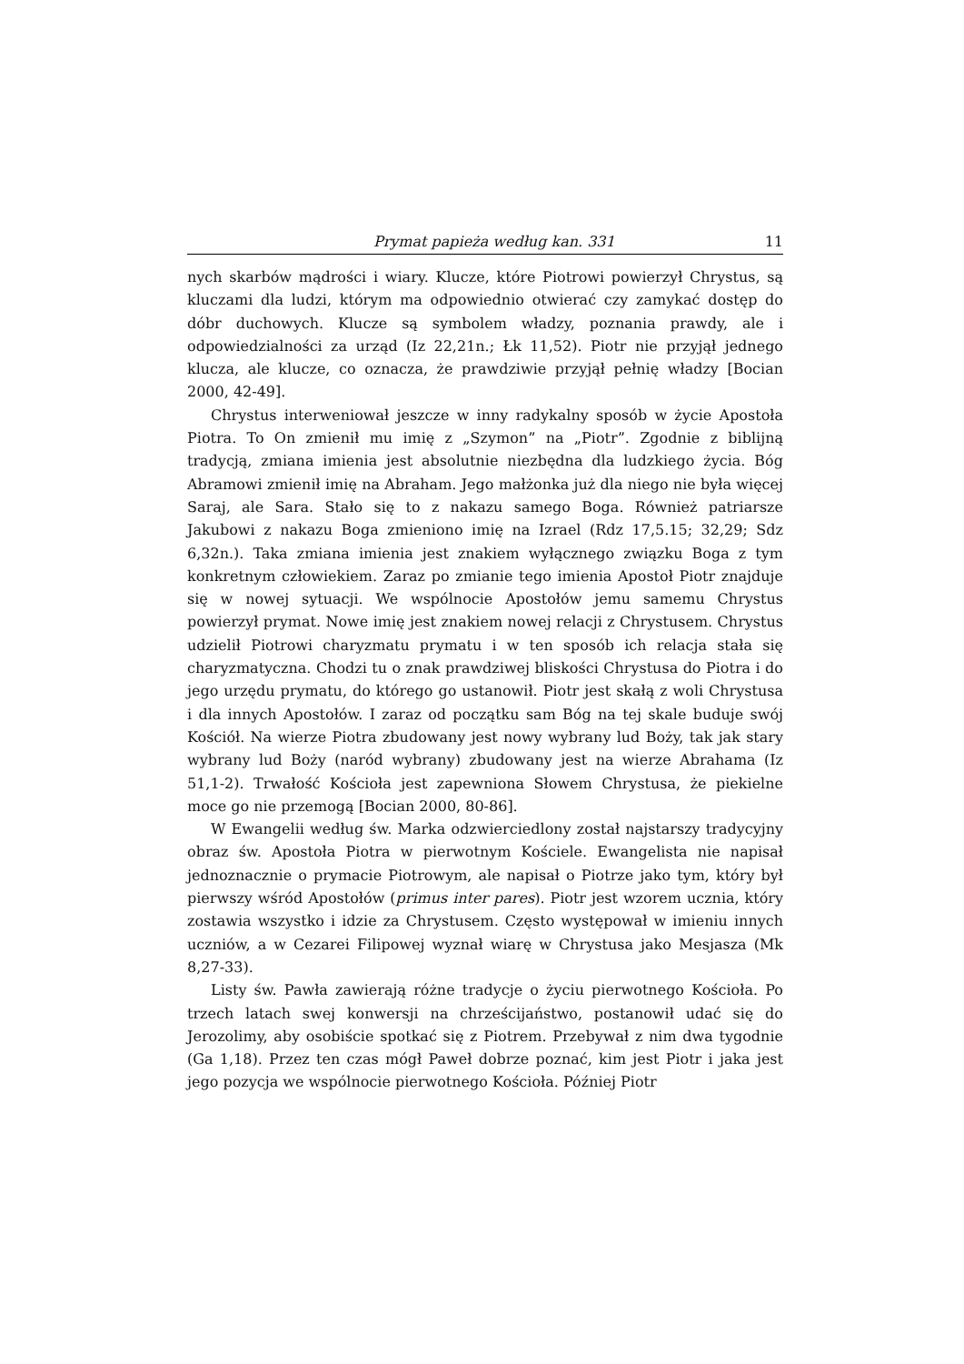Prymat papieża według kan. 331 11
nych skarbów mądrości i wiary. Klucze, które Piotrowi powierzył Chrystus, są kluczami dla ludzi, którym ma odpowiednio otwierać czy zamykać dostęp do dóbr duchowych. Klucze są symbolem władzy, poznania prawdy, ale i odpowiedzialności za urząd (Iz 22,21n.; Łk 11,52). Piotr nie przyjął jednego klucza, ale klucze, co oznacza, że prawdziwie przyjął pełnię władzy [Bocian 2000, 42-49].
Chrystus interweniował jeszcze w inny radykalny sposób w życie Apostoła Piotra. To On zmienił mu imię z „Szymon” na „Piotr”. Zgodnie z biblijną tradycją, zmiana imienia jest absolutnie niezbędna dla ludzkiego życia. Bóg Abramowi zmienił imię na Abraham. Jego małżonka już dla niego nie była więcej Saraj, ale Sara. Stało się to z nakazu samego Boga. Również patriarsze Jakubowi z nakazu Boga zmieniono imię na Izrael (Rdz 17,5.15; 32,29; Sdz 6,32n.). Taka zmiana imienia jest znakiem wyłącznego związku Boga z tym konkretnym człowiekiem. Zaraz po zmianie tego imienia Apostoł Piotr znajduje się w nowej sytuacji. We wspólnocie Apostołów jemu samemu Chrystus powierzył prymat. Nowe imię jest znakiem nowej relacji z Chrystusem. Chrystus udzielił Piotrowi charyzmatu prymatu i w ten sposób ich relacja stała się charyzmatyczna. Chodzi tu o znak prawdziwej bliskości Chrystusa do Piotra i do jego urzędu prymatu, do którego go ustanowił. Piotr jest skałą z woli Chrystusa i dla innych Apostołów. I zaraz od początku sam Bóg na tej skale buduje swój Kościół. Na wierze Piotra zbudowany jest nowy wybrany lud Boży, tak jak stary wybrany lud Boży (naród wybrany) zbudowany jest na wierze Abrahama (Iz 51,1-2). Trwałość Kościoła jest zapewniona Słowem Chrystusa, że piekielne moce go nie przemogą [Bocian 2000, 80-86].
W Ewangelii według św. Marka odzwierciedlony został najstarszy tradycyjny obraz św. Apostoła Piotra w pierwotnym Kościele. Ewangelista nie napisał jednoznacznie o prymacie Piotrowym, ale napisał o Piotrze jako tym, który był pierwszy wśród Apostołów (primus inter pares). Piotr jest wzorem ucznia, który zostawia wszystko i idzie za Chrystusem. Często występował w imieniu innych uczniów, a w Cezarei Filipowej wyznał wiarę w Chrystusa jako Mesjasza (Mk 8,27-33).
Listy św. Pawła zawierają różne tradycje o życiu pierwotnego Kościoła. Po trzech latach swej konwersji na chrześcijaństwo, postanowił udać się do Jerozolimy, aby osobiście spotkać się z Piotrem. Przebywał z nim dwa tygodnie (Ga 1,18). Przez ten czas mógł Paweł dobrze poznać, kim jest Piotr i jaka jest jego pozycja we wspólnocie pierwotnego Kościoła. Później Piotr